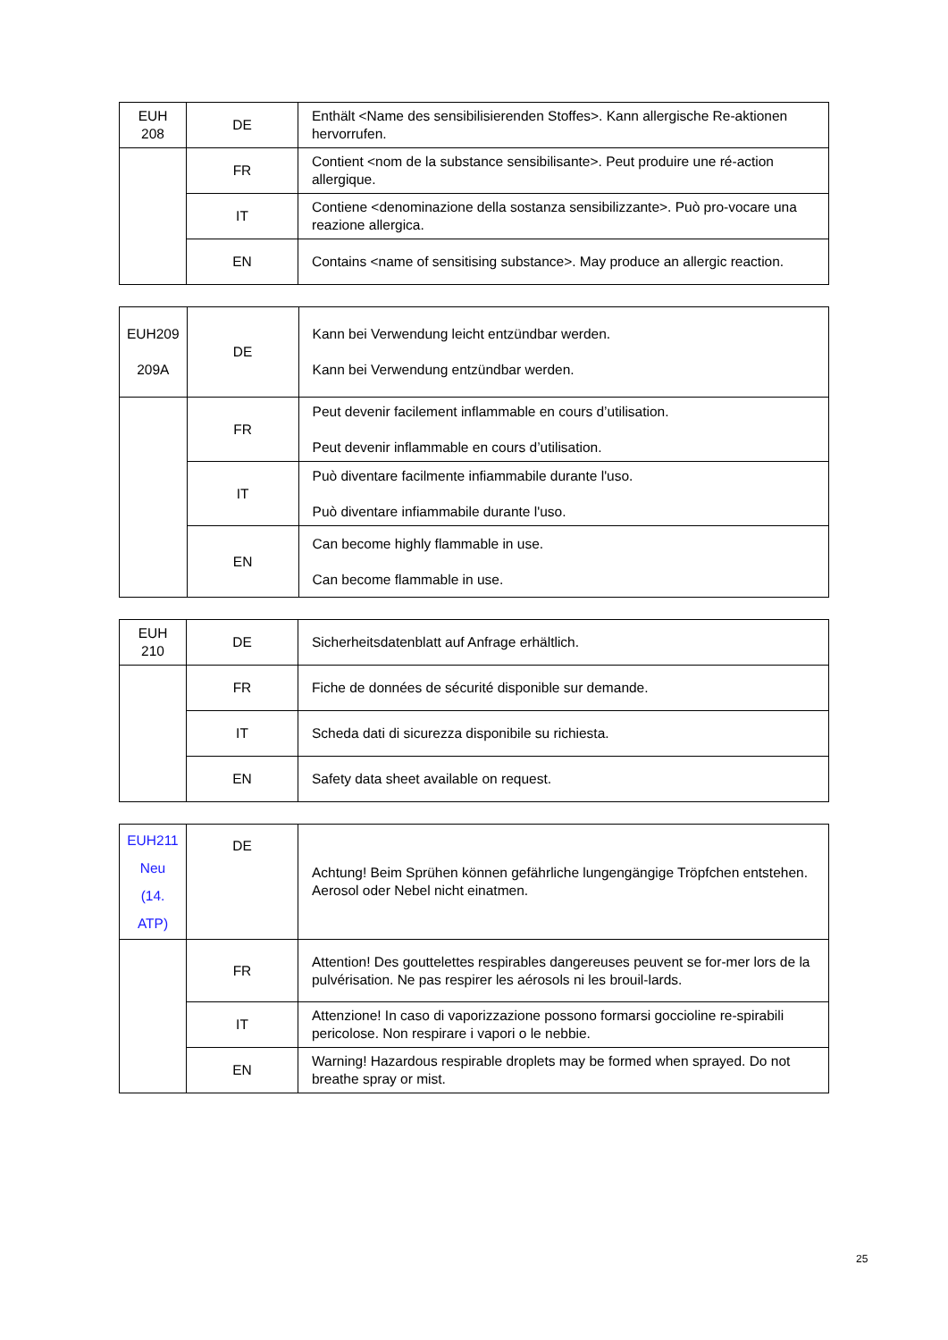| EUH 208 | DE | Enthält <Name des sensibilisierenden Stoffes>. Kann allergische Re-aktionen hervorrufen. |
| | FR | Contient <nom de la substance sensibilisante>. Peut produire une ré-action allergique. |
| | IT | Contiene <denominazione della sostanza sensibilizzante>. Può pro-vocare una reazione allergica. |
| | EN | Contains <name of sensitising substance>. May produce an allergic reaction. |
| EUH209 209A | DE | Kann bei Verwendung leicht entzündbar werden. Kann bei Verwendung entzündbar werden. |
| | FR | Peut devenir facilement inflammable en cours d’utilisation. Peut devenir inflammable en cours d’utilisation. |
| | IT | Può diventare facilmente infiammabile durante l'uso. Può diventare infiammabile durante l'uso. |
| | EN | Can become highly flammable in use. Can become flammable in use. |
| EUH 210 | DE | Sicherheitsdatenblatt auf Anfrage erhältlich. |
| | FR | Fiche de données de sécurité disponible sur demande. |
| | IT | Scheda dati di sicurezza disponibile su richiesta. |
| | EN | Safety data sheet available on request. |
| EUH211 Neu (14. ATP) | DE | Achtung! Beim Sprühen können gefährliche lungengängige Tröpfchen entstehen. Aerosol oder Nebel nicht einatmen. |
| | FR | Attention! Des gouttelettes respirables dangereuses peuvent se for-mer lors de la pulvérisation. Ne pas respirer les aérosols ni les brouil-lards. |
| | IT | Attenzione! In caso di vaporizzazione possono formarsi goccioline re-spirabili pericolose. Non respirare i vapori o le nebbie. |
| | EN | Warning! Hazardous respirable droplets may be formed when sprayed. Do not breathe spray or mist. |
25